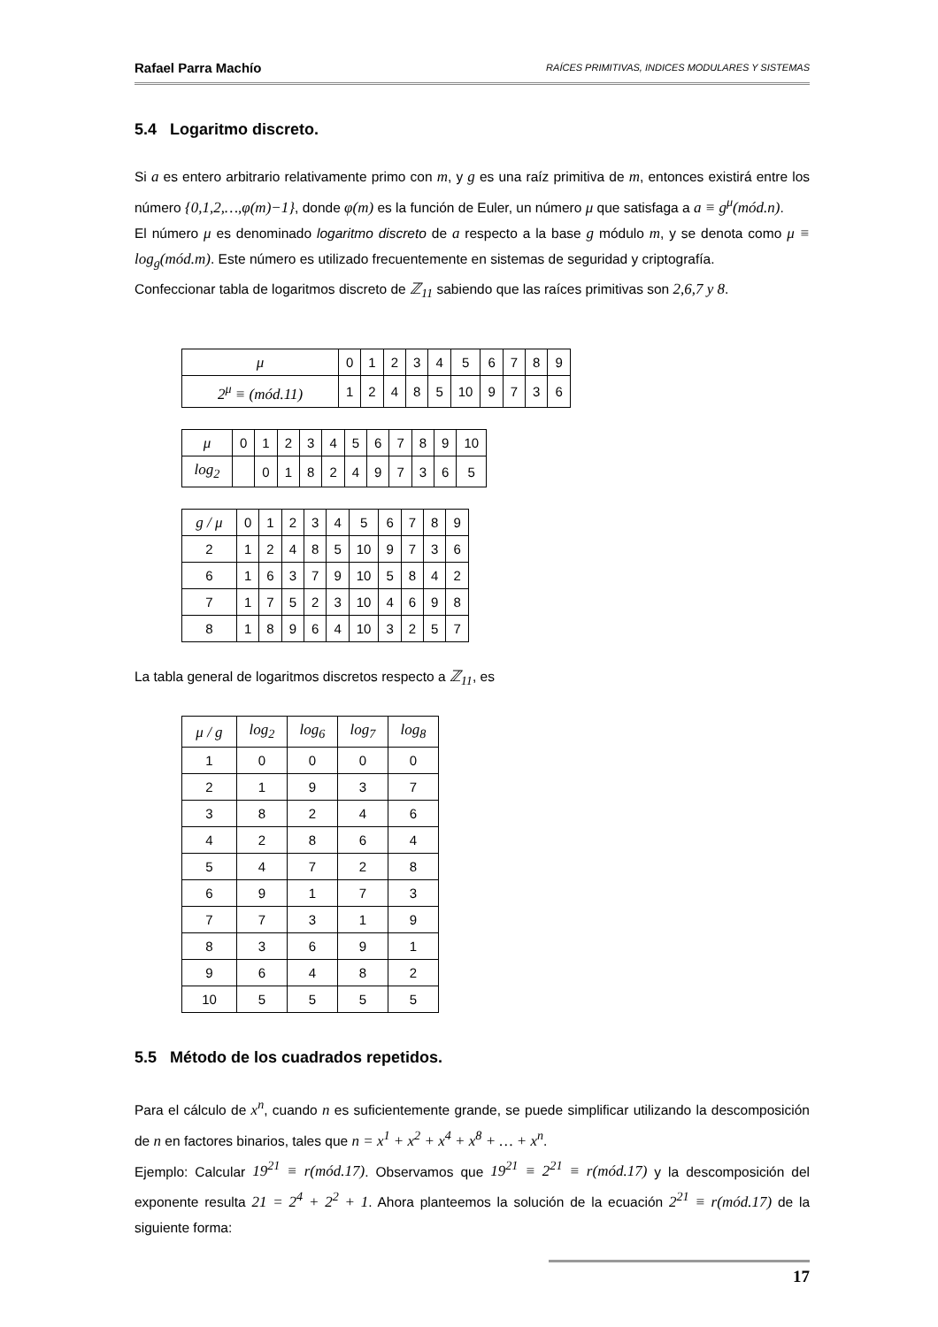Rafael Parra Machío RAÍCES PRIMITIVAS, INDICES MODULARES Y SISTEMAS
5.4 Logaritmo discreto.
Si a es entero arbitrario relativamente primo con m, y g es una raíz primitiva de m, entonces existirá entre los número {0,1,2,…,φ(m)−1}, donde φ(m) es la función de Euler, un número μ que satisfaga a a ≡ g<sup>μ</sup>(mód.n).
El número μ es denominado logaritmo discreto de a respecto a la base g módulo m, y se denota como μ ≡ log<sub>g</sub>(mód.m). Este número es utilizado frecuentemente en sistemas de seguridad y criptografía.
Confeccionar tabla de logaritmos discreto de ℤ<sub>11</sub> sabiendo que las raíces primitivas son 2,6,7 y 8.
| μ | 0 | 1 | 2 | 3 | 4 | 5 | 6 | 7 | 8 | 9 |
| 2<sup>μ</sup> ≡ (mód.11) | 1 | 2 | 4 | 8 | 5 | 10 | 9 | 7 | 3 | 6 |
| μ | 0 | 1 | 2 | 3 | 4 | 5 | 6 | 7 | 8 | 9 | 10 |
| log<sub>2</sub> | | 0 | 1 | 8 | 2 | 4 | 9 | 7 | 3 | 6 | 5 |
| g / μ | 0 | 1 | 2 | 3 | 4 | 5 | 6 | 7 | 8 | 9 |
| 2 | 1 | 2 | 4 | 8 | 5 | 10 | 9 | 7 | 3 | 6 |
| 6 | 1 | 6 | 3 | 7 | 9 | 10 | 5 | 8 | 4 | 2 |
| 7 | 1 | 7 | 5 | 2 | 3 | 10 | 4 | 6 | 9 | 8 |
| 8 | 1 | 8 | 9 | 6 | 4 | 10 | 3 | 2 | 5 | 7 |
La tabla general de logaritmos discretos respecto a ℤ<sub>11</sub>, es
| μ / g | log<sub>2</sub> | log<sub>6</sub> | log<sub>7</sub> | log<sub>8</sub> |
| 1 | 0 | 0 | 0 | 0 |
| 2 | 1 | 9 | 3 | 7 |
| 3 | 8 | 2 | 4 | 6 |
| 4 | 2 | 8 | 6 | 4 |
| 5 | 4 | 7 | 2 | 8 |
| 6 | 9 | 1 | 7 | 3 |
| 7 | 7 | 3 | 1 | 9 |
| 8 | 3 | 6 | 9 | 1 |
| 9 | 6 | 4 | 8 | 2 |
| 10 | 5 | 5 | 5 | 5 |
5.5 Método de los cuadrados repetidos.
Para el cálculo de x<sup>n</sup>, cuando n es suficientemente grande, se puede simplificar utilizando la descomposición de n en factores binarios, tales que n = x<sup>1</sup> + x<sup>2</sup> + x<sup>4</sup> + x<sup>8</sup> + … + x<sup>n</sup>.
Ejemplo: Calcular 19<sup>21</sup> ≡ r(mód.17). Observamos que 19<sup>21</sup> ≡ 2<sup>21</sup> ≡ r(mód.17) y la descomposición del exponente resulta 21 = 2<sup>4</sup> + 2<sup>2</sup> + 1. Ahora planteemos la solución de la ecuación 2<sup>21</sup> ≡ r(mód.17) de la siguiente forma:
17